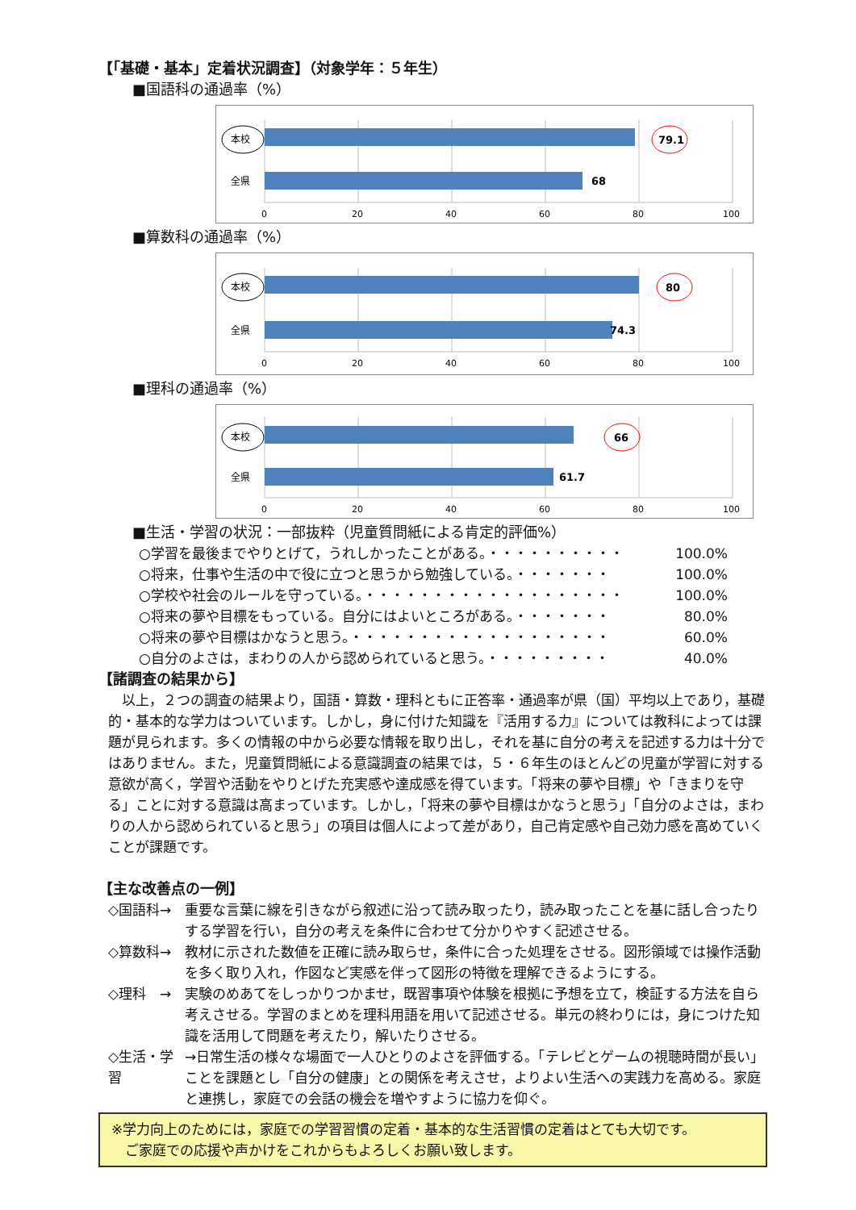【「基礎・基本」定着状況調査】（対象学年：５年生）
■国語科の通過率（%）
本校
全県
79.1
68
0
20
40
60
80
100
■算数科の通過率（%）
本校
全県
80
74.3
0
20
40
60
80
100
■理科の通過率（%）
本校
全県
66
61.7
0
20
40
60
80
100
■生活・学習の状況：一部抜粋（児童質問紙による肯定的評価%）
○学習を最後までやりとげて，うれしかったことがある。・・・・・・・・・・ 100.0%
○将来，仕事や生活の中で役に立つと思うから勉強している。・・・・・・・ 100.0%
○学校や社会のルールを守っている。・・・・・・・・・・・・・・・・・・・ 100.0%
○将来の夢や目標をもっている。自分にはよいところがある。・・・・・・・ 80.0%
○将来の夢や目標はかなうと思う。・・・・・・・・・・・・・・・・・・・ 60.0%
○自分のよさは，まわりの人から認められていると思う。・・・・・・・・・ 40.0%
【諸調査の結果から】
以上，２つの調査の結果より，国語・算数・理科ともに正答率・通過率が県（国）平均以上であり，基礎的・基本的な学力はついています。しかし，身に付けた知識を『活用する力』については教科によっては課題が見られます。多くの情報の中から必要な情報を取り出し，それを基に自分の考えを記述する力は十分ではありません。また，児童質問紙による意識調査の結果では，５・６年生のほとんどの児童が学習に対する意欲が高く，学習や活動をやりとげた充実感や達成感を得ています。「将来の夢や目標」や「きまりを守る」ことに対する意識は高まっています。しかし，「将来の夢や目標はかなうと思う」「自分のよさは，まわりの人から認められていると思う」の項目は個人によって差があり，自己肯定感や自己効力感を高めていくことが課題です。
【主な改善点の一例】
◇国語科→ 重要な言葉に線を引きながら叙述に沿って読み取ったり，読み取ったことを基に話し合ったりする学習を行い，自分の考えを条件に合わせて分かりやすく記述させる。
◇算数科→ 教材に示された数値を正確に読み取らせ，条件に合った処理をさせる。図形領域では操作活動を多く取り入れ，作図など実感を伴って図形の特徴を理解できるようにする。
◇理科　→ 実験のめあてをしっかりつかませ，既習事項や体験を根拠に予想を立て，検証する方法を自ら考えさせる。学習のまとめを理科用語を用いて記述させる。単元の終わりには，身につけた知識を活用して問題を考えたり，解いたりさせる。
◇生活・学習 →日常生活の様々な場面で一人ひとりのよさを評価する。「テレビとゲームの視聴時間が長い」ことを課題とし「自分の健康」との関係を考えさせ，よりよい生活への実践力を高める。家庭と連携し，家庭での会話の機会を増やすように協力を仰ぐ。
※学力向上のためには，家庭での学習習慣の定着・基本的な生活習慣の定着はとても大切です。
　ご家庭での応援や声かけをこれからもよろしくお願い致します。